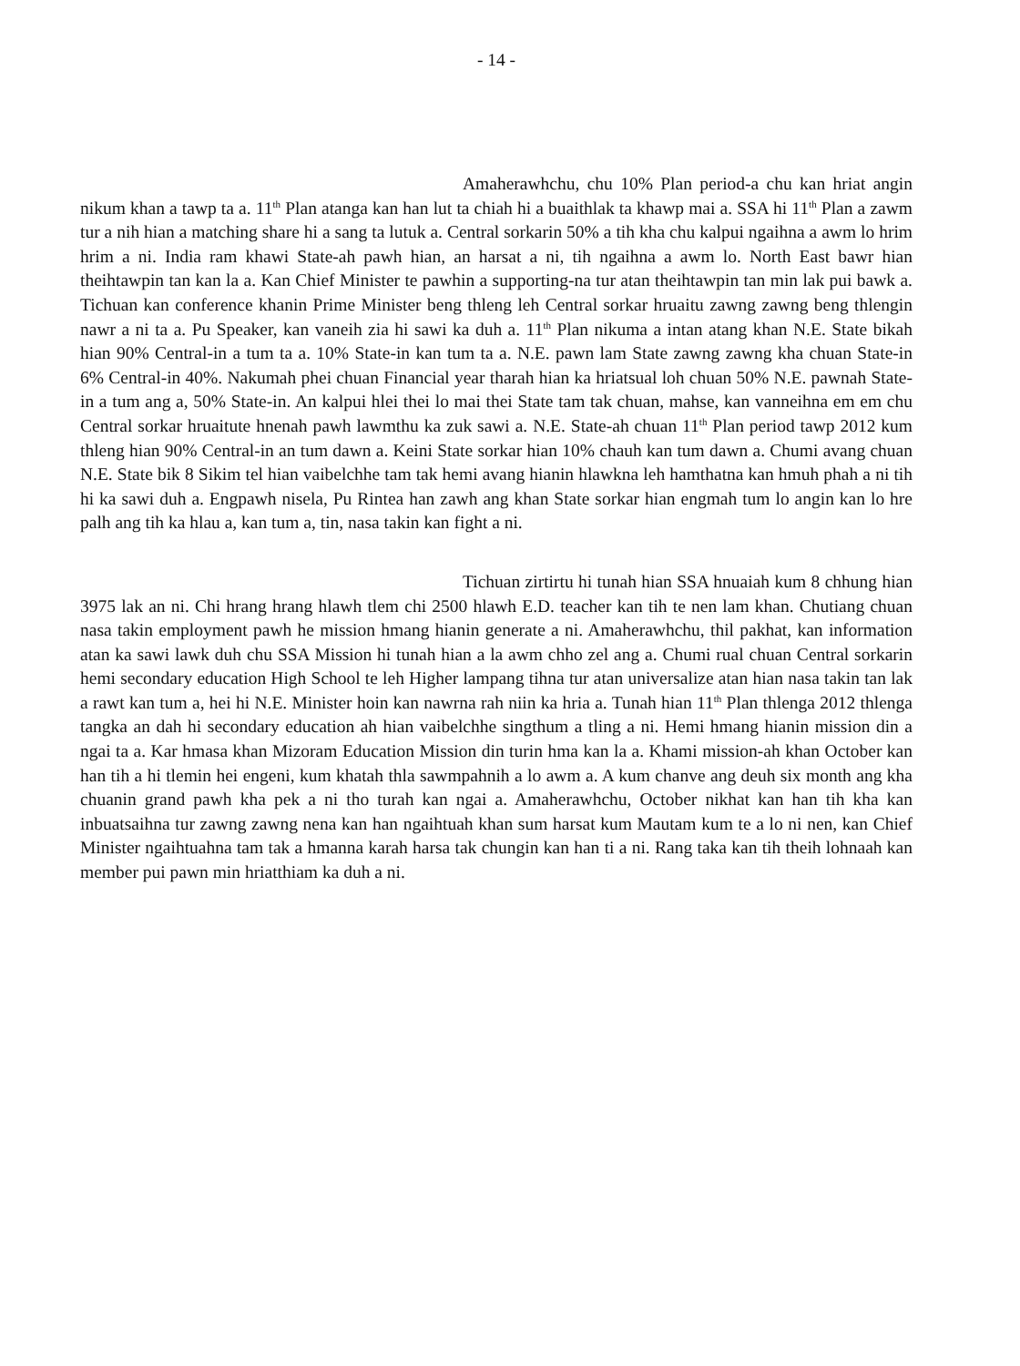- 14 -
Amaherawhchu, chu 10% Plan period-a chu kan hriat angin nikum khan a tawp ta a. 11<sup>th</sup> Plan atanga kan han lut ta chiah hi a buaithlak ta khawp mai a. SSA hi 11<sup>th</sup> Plan a zawm tur a nih hian a matching share hi a sang ta lutuk a. Central sorkarin 50% a tih kha chu kalpui ngaihna a awm lo hrim hrim a ni. India ram khawi State-ah pawh hian, an harsat a ni, tih ngaihna a awm lo. North East bawr hian theihtawpin tan kan la a. Kan Chief Minister te pawhin a supporting-na tur atan theihtawpin tan min lak pui bawk a. Tichuan kan conference khanin Prime Minister beng thleng leh Central sorkar hruaitu zawng zawng beng thlengin nawr a ni ta a. Pu Speaker, kan vaneih zia hi sawi ka duh a. 11<sup>th</sup> Plan nikuma a intan atang khan N.E. State bikah hian 90% Central-in a tum ta a. 10% State-in kan tum ta a. N.E. pawn lam State zawng zawng kha chuan State-in 6% Central-in 40%. Nakumah phei chuan Financial year tharah hian ka hriatsual loh chuan 50% N.E. pawnah State-in a tum ang a, 50% State-in. An kalpui hlei thei lo mai thei State tam tak chuan, mahse, kan vanneihna em em chu Central sorkar hruaitute hnenah pawh lawmthu ka zuk sawi a. N.E. State-ah chuan 11<sup>th</sup> Plan period tawp 2012 kum thleng hian 90% Central-in an tum dawn a. Keini State sorkar hian 10% chauh kan tum dawn a. Chumi avang chuan N.E. State bik 8 Sikim tel hian vaibelchhe tam tak hemi avang hianin hlawkna leh hamthatna kan hmuh phah a ni tih hi ka sawi duh a. Engpawh nisela, Pu Rintea han zawh ang khan State sorkar hian engmah tum lo angin kan lo hre palh ang tih ka hlau a, kan tum a, tin, nasa takin kan fight a ni.
Tichuan zirtirtu hi tunah hian SSA hnuaiah kum 8 chhung hian 3975 lak an ni. Chi hrang hrang hlawh tlem chi 2500 hlawh E.D. teacher kan tih te nen lam khan. Chutiang chuan nasa takin employment pawh he mission hmang hianin generate a ni. Amaherawhchu, thil pakhat, kan information atan ka sawi lawk duh chu SSA Mission hi tunah hian a la awm chho zel ang a. Chumi rual chuan Central sorkarin hemi secondary education High School te leh Higher lampang tihna tur atan universalize atan hian nasa takin tan lak a rawt kan tum a, hei hi N.E. Minister hoin kan nawrna rah niin ka hria a. Tunah hian 11<sup>th</sup> Plan thlenga 2012 thlenga tangka an dah hi secondary education ah hian vaibelchhe singthum a tling a ni. Hemi hmang hianin mission din a ngai ta a. Kar hmasa khan Mizoram Education Mission din turin hma kan la a. Khami mission-ah khan October kan han tih a hi tlemin hei engeni, kum khatah thla sawmpahnih a lo awm a. A kum chanve ang deuh six month ang kha chuanin grand pawh kha pek a ni tho turah kan ngai a. Amaherawhchu, October nikhat kan han tih kha kan inbuatsaihna tur zawng zawng nena kan han ngaihtuah khan sum harsat kum Mautam kum te a lo ni nen, kan Chief Minister ngaihtuahna tam tak a hmanna karah harsa tak chungin kan han ti a ni. Rang taka kan tih theih lohnaah kan member pui pawn min hriatthiam ka duh a ni.